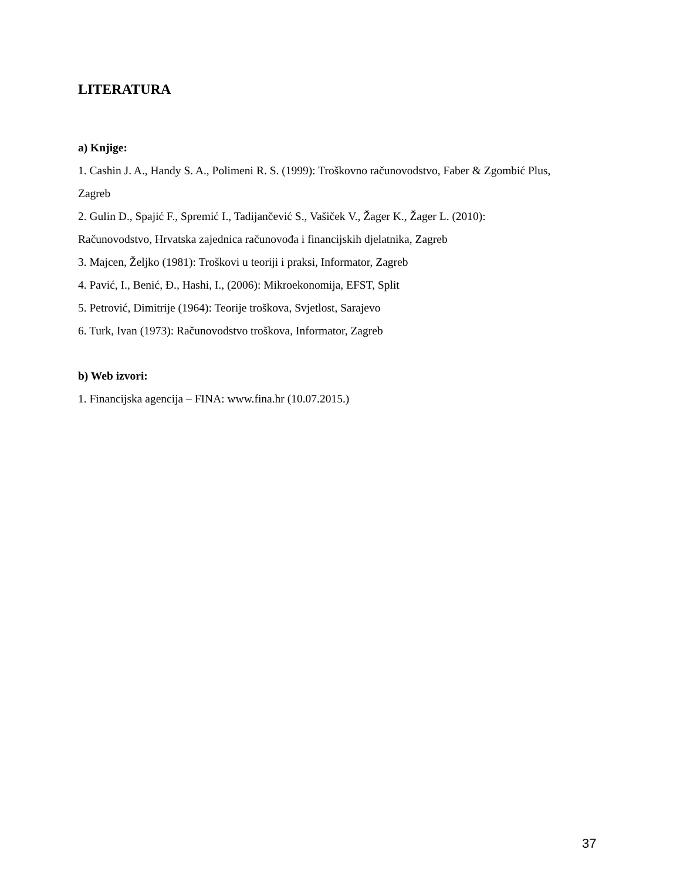LITERATURA
a) Knjige:
1. Cashin J. A., Handy S. A., Polimeni R. S. (1999): Troškovno računovodstvo, Faber & Zgombić Plus, Zagreb
2. Gulin D., Spajić F., Spremić I., Tadijančević S., Vašiček V., Žager K., Žager L. (2010): Računovodstvo, Hrvatska zajednica računovođa i financijskih djelatnika, Zagreb
3. Majcen, Željko (1981): Troškovi u teoriji i praksi, Informator, Zagreb
4. Pavić, I., Benić, Đ., Hashi, I., (2006): Mikroekonomija, EFST, Split
5. Petrović, Dimitrije (1964): Teorije troškova, Svjetlost, Sarajevo
6. Turk, Ivan (1973): Računovodstvo troškova, Informator, Zagreb
b) Web izvori:
1. Financijska agencija – FINA: www.fina.hr (10.07.2015.)
37